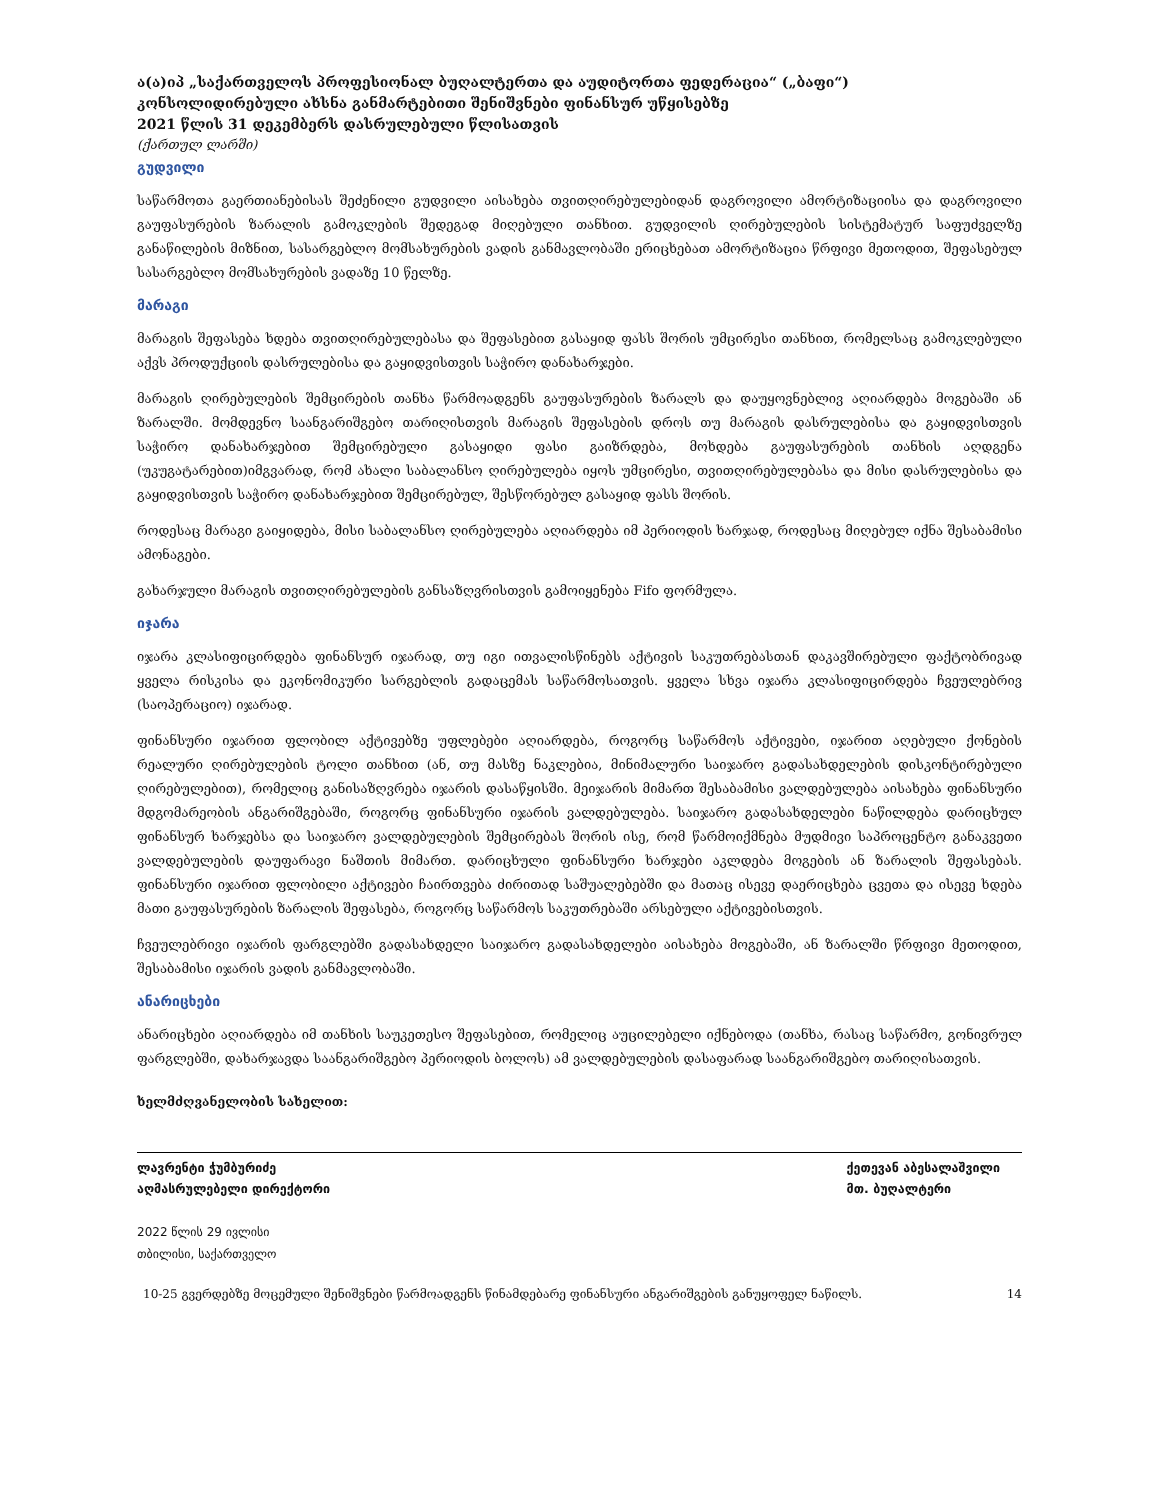ა(ა)იპ „საქართველოს პროფესიონალ ბუღალტერთა და აუდიტორთა ფედერაცია“ („ბაფი“)
კონსოლიდირებული ახსნა განმარტებითი შენიშვნები ფინანსურ უწყისებზე
2021 წლის 31 დეკემბერს დასრულებული წლისათვის
(ქართულ ლარში)
გუდვილი
საწარმოთა გაერთიანებისას შეძენილი გუდვილი აისახება თვითღირებულებიდან დაგროვილი ამორტიზაციისა და დაგროვილი გაუფასურების ზარალის გამოკლების შედეგად მიღებული თანხით. გუდვილის ღირებულების სისტემატურ საფუძველზე განაწილების მიზნით, სასარგებლო მომსახურების ვადის განმავლობაში ერიცხებათ ამორტიზაცია წრფივი მეთოდით, შეფასებულ სასარგებლო მომსახურების ვადაზე 10 წელზე.
მარაგი
მარაგის შეფასება ხდება თვითღირებულებასა და შეფასებით გასაყიდ ფასს შორის უმცირესი თანხით, რომელსაც გამოკლებული აქვს პროდუქციის დასრულებისა და გაყიდვისთვის საჭირო დანახარჯები.
მარაგის ღირებულების შემცირების თანხა წარმოადგენს გაუფასურების ზარალს და დაუყოვნებლივ აღიარდება მოგებაში ან ზარალში. მომდევნო საანგარიშგებო თარიღისთვის მარაგის შეფასების დროს თუ მარაგის დასრულებისა და გაყიდვისთვის საჭირო დანახარჯებით შემცირებული გასაყიდი ფასი გაიზრდება, მოხდება გაუფასურების თანხის აღდგენა (უკუგატარებით)იმგვარად, რომ ახალი საბალანსო ღირებულება იყოს უმცირესი, თვითღირებულებასა და მისი დასრულებისა და გაყიდვისთვის საჭირო დანახარჯებით შემცირებულ, შესწორებულ გასაყიდ ფასს შორის.
როდესაც მარაგი გაიყიდება, მისი საბალანსო ღირებულება აღიარდება იმ პერიოდის ხარჯად, როდესაც მიღებულ იქნა შესაბამისი ამონაგები.
გახარჯული მარაგის თვითღირებულების განსაზღვრისთვის გამოიყენება Fifo ფორმულა.
იჯარა
იჯარა კლასიფიცირდება ფინანსურ იჯარად, თუ იგი ითვალისწინებს აქტივის საკუთრებასთან დაკავშირებული ფაქტობრივად ყველა რისკისა და ეკონომიკური სარგებლის გადაცემას საწარმოსათვის. ყველა სხვა იჯარა კლასიფიცირდება ჩვეულებრივ (საოპერაციო) იჯარად.
ფინანსური იჯარით ფლობილ აქტივებზე უფლებები აღიარდება, როგორც საწარმოს აქტივები, იჯარით აღებული ქონების რეალური ღირებულების ტოლი თანხით (ან, თუ მასზე ნაკლებია, მინიმალური საიჯარო გადასახდელების დისკონტირებული ღირებულებით), რომელიც განისაზღვრება იჯარის დასაწყისში. მეიჯარის მიმართ შესაბამისი ვალდებულება აისახება ფინანსური მდგომარეობის ანგარიშგებაში, როგორც ფინანსური იჯარის ვალდებულება. საიჯარო გადასახდელები ნაწილდება დარიცხულ ფინანსურ ხარჯებსა და საიჯარო ვალდებულების შემცირებას შორის ისე, რომ წარმოიქმნება მუდმივი საპროცენტო განაკვეთი ვალდებულების დაუფარავი ნაშთის მიმართ. დარიცხული ფინანსური ხარჯები აკლდება მოგების ან ზარალის შეფასებას. ფინანსური იჯარით ფლობილი აქტივები ჩაირთვება ძირითად საშუალებებში და მათაც ისევე დაერიცხება ცვეთა და ისევე ხდება მათი გაუფასურების ზარალის შეფასება, როგორც საწარმოს საკუთრებაში არსებული აქტივებისთვის.
ჩვეულებრივი იჯარის ფარგლებში გადასახდელი საიჯარო გადასახდელები აისახება მოგებაში, ან ზარალში წრფივი მეთოდით, შესაბამისი იჯარის ვადის განმავლობაში.
ანარიცხები
ანარიცხები აღიარდება იმ თანხის საუკეთესო შეფასებით, რომელიც აუცილებელი იქნებოდა (თანხა, რასაც საწარმო, გონივრულ ფარგლებში, დახარჯავდა საანგარიშგებო პერიოდის ბოლოს) ამ ვალდებულების დასაფარად საანგარიშგებო თარიღისათვის.
ხელმძღვანელობის სახელით:
ლავრენტი ჭუმბურიძე
აღმასრულებელი დირექტორი
ქეთევან აბესალაშვილი
მთ. ბუღალტერი
2022 წლის 29 ივლისი
თბილისი, საქართველო
10-25 გვერდებზე მოცემული შენიშვნები წარმოადგენს წინამდებარე ფინანსური ანგარიშგების განუყოფელ ნაწილს. 14